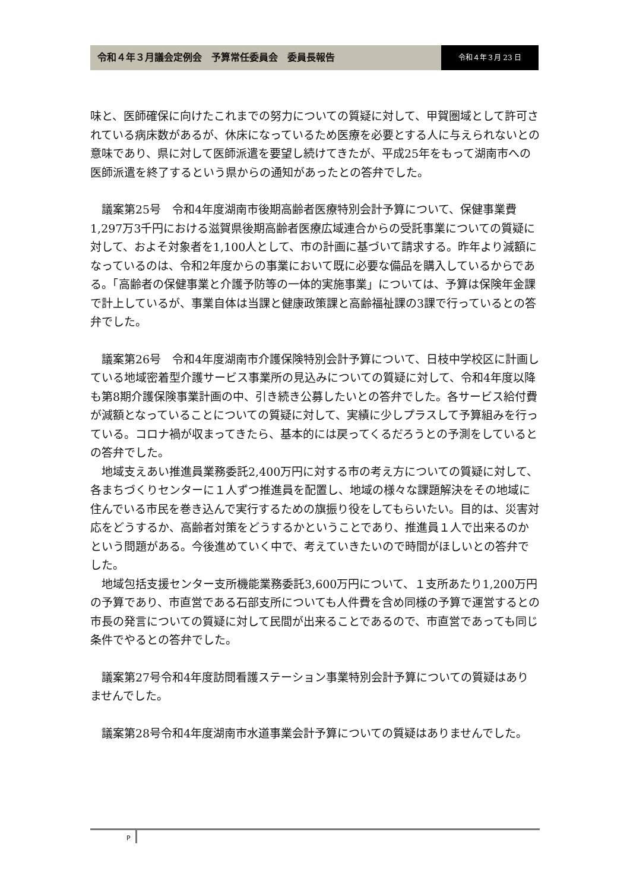令和４年３月議会定例会　予算常任委員会　委員長報告
令和４年３月 23 日
味と、医師確保に向けたこれまでの努力についての質疑に対して、甲賀圏域として許可されている病床数があるが、休床になっているため医療を必要とする人に与えられないとの意味であり、県に対して医師派遣を要望し続けてきたが、平成25年をもって湖南市への医師派遣を終了するという県からの通知があったとの答弁でした。
議案第25号　令和4年度湖南市後期高齢者医療特別会計予算について、保健事業費1,297万3千円における滋賀県後期高齢者医療広域連合からの受託事業についての質疑に対して、およそ対象者を1,100人として、市の計画に基づいて請求する。昨年より減額になっているのは、令和2年度からの事業において既に必要な備品を購入しているからである。「高齢者の保健事業と介護予防等の一体的実施事業」については、予算は保険年金課で計上しているが、事業自体は当課と健康政策課と高齢福祉課の3課で行っているとの答弁でした。
議案第26号　令和4年度湖南市介護保険特別会計予算について、日枝中学校区に計画している地域密着型介護サービス事業所の見込みについての質疑に対して、令和4年度以降も第8期介護保険事業計画の中、引き続き公募したいとの答弁でした。各サービス給付費が減額となっていることについての質疑に対して、実績に少しプラスして予算組みを行っている。コロナ禍が収まってきたら、基本的には戻ってくるだろうとの予測をしているとの答弁でした。
地域支えあい推進員業務委託2,400万円に対する市の考え方についての質疑に対して、各まちづくりセンターに１人ずつ推進員を配置し、地域の様々な課題解決をその地域に住んでいる市民を巻き込んで実行するための旗振り役をしてもらいたい。目的は、災害対応をどうするか、高齢者対策をどうするかということであり、推進員１人で出来るのかという問題がある。今後進めていく中で、考えていきたいので時間がほしいとの答弁でした。
地域包括支援センター支所機能業務委託3,600万円について、１支所あたり1,200万円の予算であり、市直営である石部支所についても人件費を含め同様の予算で運営するとの市長の発言についての質疑に対して民間が出来ることであるので、市直営であっても同じ条件でやるとの答弁でした。
議案第27号令和4年度訪問看護ステーション事業特別会計予算についての質疑はありませんでした。
議案第28号令和4年度湖南市水道事業会計予算についての質疑はありませんでした。
P